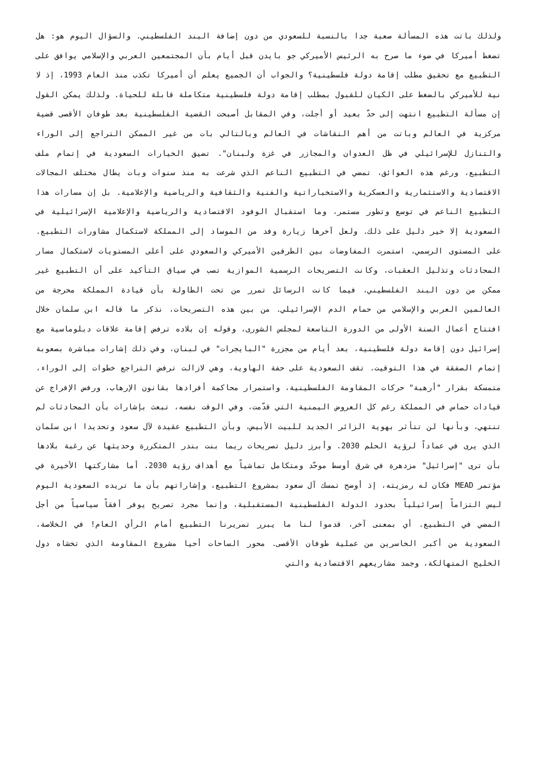ولذلك باتت هذه المسألة صعبة جدا بالنسبة للسعودي من دون إضافة البند الفلسطيني. والسؤال اليوم هو: هل تضغط أميركا في ضوء ما صرح به الرئيس الأميركي جو بايدن قبل أيام بأن المجتمعين العربي والإسلامي يوافق على التطبيع مع تحقيق مطلب إقامة دولة فلسطينية؟ والجواب أن الجميع يعلم أن أميركا تكذب منذ العام 1993، إذ لا نية للأميركي بالضغط على الكيان للقبول بمطلب إقامة دولة فلسطينية متكاملة قابلة للحياة. ولذلك يمكن القول إن مسألة التطبيع انتهت إلى حدّ بعيد أو أجلت، وفي المقابل أصبحت القضية الفلسطينية بعد طوفان الأقصى قضية مركزية في العالم وباتت من أهم النقاشات في العالم وبالتالي بات من غير الممكن التراجع إلى الوراء والتنازل للإسرائيلي في ظل العدوان والمجازر في غزة ولبنان". تضيق الخيارات السعودية في إتمام ملف التطبيع، ورغم هذه العوائق، تمضي في التطبيع الناعم الذي شرعت به منذ سنوات وبات يطال مختلف المجالات الاقتصادية والاستثمارية والعسكرية والاستخباراتية والفنية والثقافية والرياضية والإعلامية. بل إن مسارات هذا التطبيع الناعم في توسع وتطور مستمر، وما استقبال الوفود الاقتصادية والرياضية والإعلامية الإسرائيلية في السعودية إلا خير دليل على ذلك. ولعل آخرها زيارة وفد من الموساد إلى المملكة لاستكمال مشاورات التطبيع. على المستوى الرسمي، استمرت المفاوضات بين الطرفين الأميركي والسعودي على أعلى المستويات لاستكمال مسار المحادثات وتذليل العقبات، وكانت التصريحات الرسمية الموازية تصب في سياق التأكيد على أن التطبيع غير ممكن من دون البند الفلسطيني، فيما كانت الرسائل تمرر من تحت الطاولة بأن قيادة المملكة محرجة من العالمين العربي والإسلامي من حمام الدم الإسرائيلي. من بين هذه التصريحات، نذكر ما قاله ابن سلمان خلال افتتاح أعمال السنة الأولى من الدورة التاسعة لمجلس الشورى، وقوله إن بلاده ترفض إقامة علاقات دبلوماسية مع إسرائيل دون إقامة دولة فلسطينية، بعد أيام من مجزرة "البايجرات" في لبنان، وفي ذلك إشارات مباشرة بصعوبة إتمام الصفقة في هذا التوقيت. تقف السعودية على حفة الهاوية، وهي لازالت ترفض التراجع خطوات إلى الوراء، متمسكة بقرار "أرهبة" حركات المقاومة الفلسطينية، واستمرار محاكمة أفرادها بقانون الإرهاب، ورفض الإفراج عن قيادات حماس في المملكة رغم كل العروض اليمنية التي قدّمت، وفي الوقت نفسه، تبعث بإشارات بأن المحادثات لم تنتهي، وبأنها لن تتأثر بهوية الزائر الجديد للبيت الأبيض، وبأن التطبيع عقيدة لآل سعود وتحديدا ابن سلمان الذي يرى في عماداً لرؤية الحلم 2030. وأبرز دليل تصريحات ريما بنت بندر المتكررة وحديثها عن رغبة بلادها بأن ترى "إسرائيل" مزدهرة في شرق أوسط موحّد ومتكامل تماشياً مع أهداف رؤية 2030. أما مشاركتها الأخيرة في مؤتمر MEAD فكان له رمزيته، إذ أوضح تمسك آل سعود بمشروع التطبيع، وإشاراتهم بأن ما تريده السعودية اليوم ليس التزاماً إسرائيلياً بحدود الدولة الفلسطينية المستقبلية، وإنما مجرد تصريح يوفر أفقاً سياسياً من أجل المضي في التطبيع. أي بمعنى آخر، قدموا لنا ما يبرر تمريرنا التطبيع أمام الرأي العام! في الخلاصة، السعودية من أكبر الخاسرين من عملية طوفان الأقصى. محور الساحات أحيا مشروع المقاومة الذي تخشاه دول الخليج المتهالكة، وجمد مشاريعهم الاقتصادية والتي